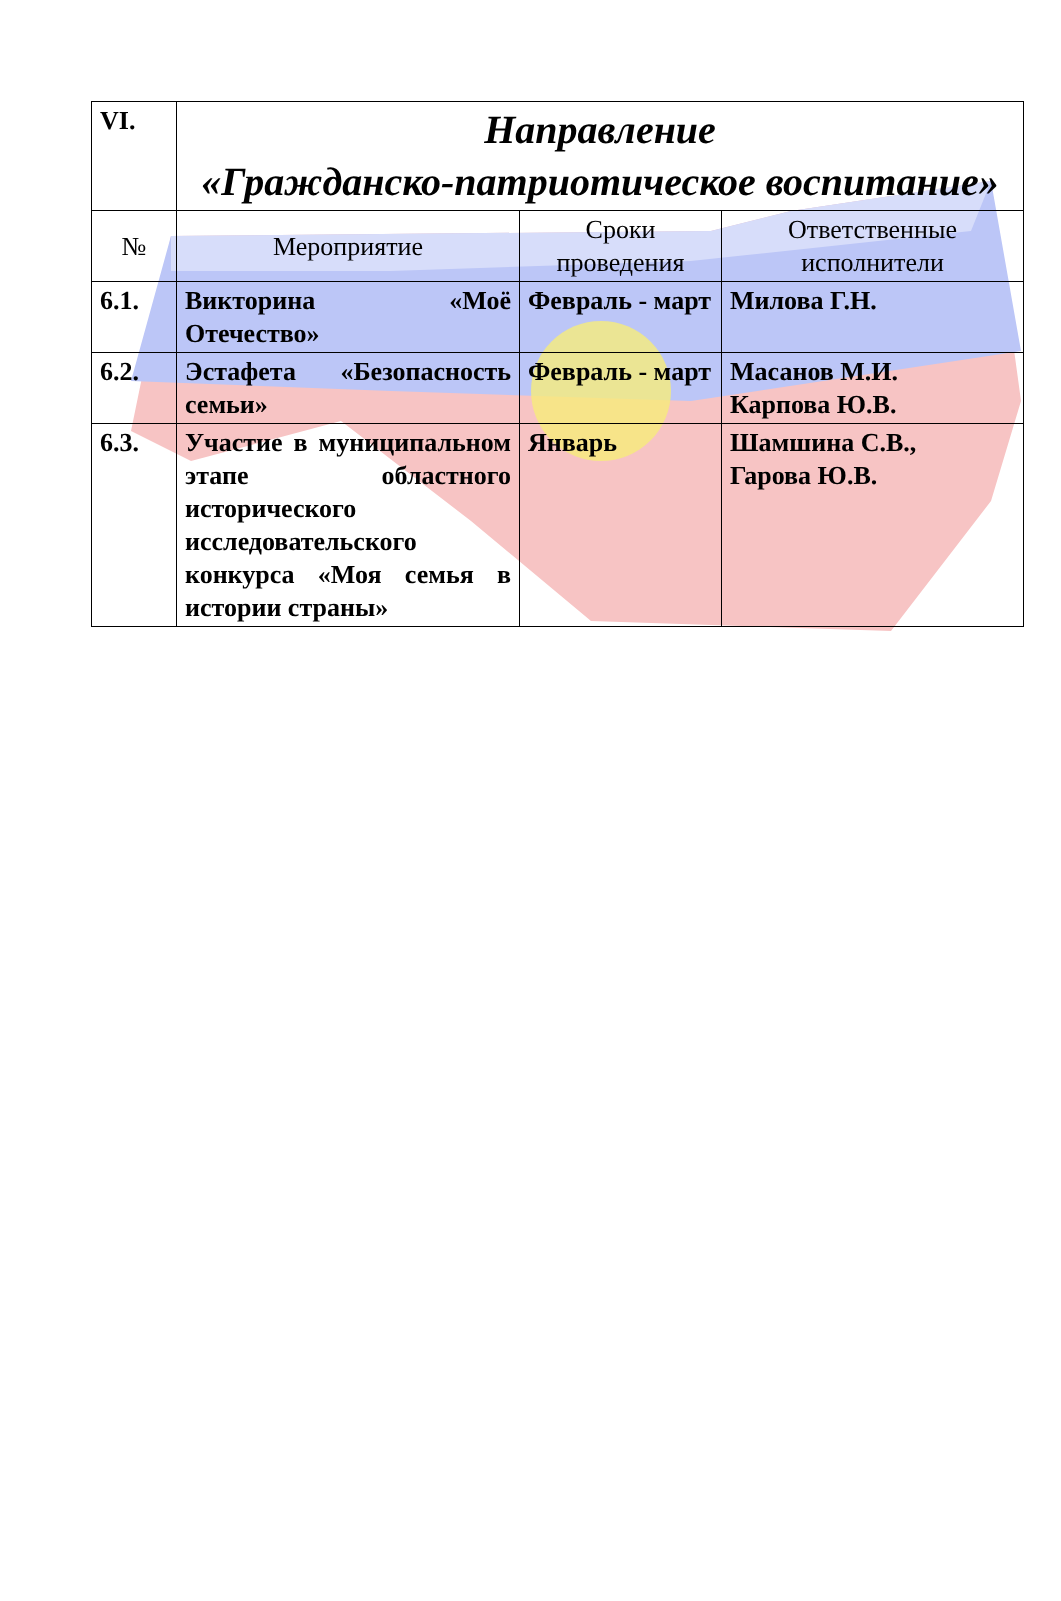| VI. | Направление «Гражданско-патриотическое воспитание» | | |
| № | Мероприятие | Сроки проведения | Ответственные исполнители |
| 6.1. | Викторина «Моё Отечество» | Февраль - март | Милова Г.Н. |
| 6.2. | Эстафета «Безопасность семьи» | Февраль - март | Масанов М.И. Карпова Ю.В. |
| 6.3. | Участие в муниципальном этапе областного исторического исследовательского конкурса «Моя семья в истории страны» | Январь | Шамшина С.В., Гарова Ю.В. |